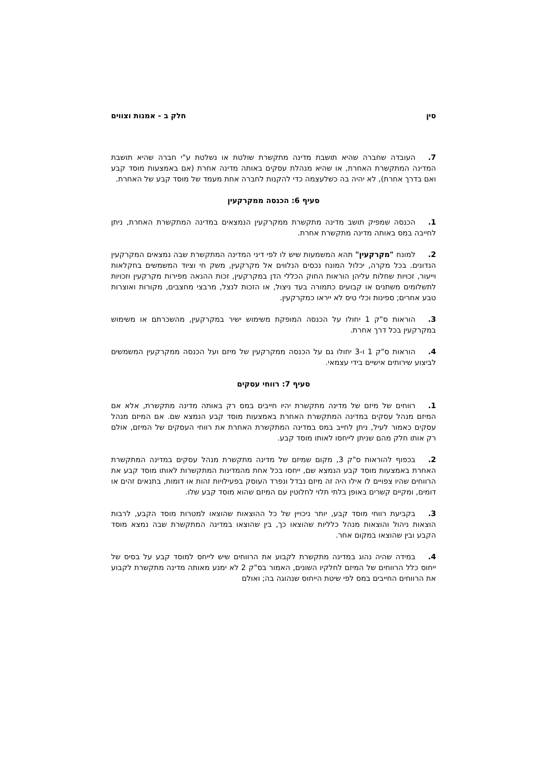סין חלק ב - אמנות וצווים
7. העובדה שחברה שהיא תושבת מדינה מתקשרת שולטת או נשלטת ע"י חברה שהיא תושבת המדינה המתקשרת האחרת, או שהיא מנהלת עסקים באותה מדינה אחרת (אם באמצעות מוסד קבע ואם בדרך אחרת), לא יהיה בה כשלעצמה כדי להקנות לחברה אחת מעמד של מוסד קבע של האחרת.
סעיף 6: הכנסה ממקרקעין
1. הכנסה שמפיק תושב מדינה מתקשרת ממקרקעין הנמצאים במדינה המתקשרת האחרת, ניתן לחייבה במס באותה מדינה מתקשרת אחרת.
2. למונח "מקרקעין" תהא המשמעות שיש לו לפי דיני המדינה המתקשרת שבה נמצאים המקרקעין הנדונים. בכל מקרה, יכלול המונח נכסים הנלווים אל מקרקעין, משק חי וציוד המשמשים בחקלאות וייעור, זכויות שחלות עליהן הוראות החוק הכללי הדן במקרקעין, זכות ההנאה מפירות מקרקעין וזכויות לתשלומים משתנים או קבועים כתמורה בעד ניצול, או הזכות לנצל, מרבצי מחצבים, מקורות ואוצרות טבע אחרים; ספינות וכלי טיס לא ייראו כמקרקעין.
3. הוראות ס"ק 1 יחולו על הכנסה המופקת משימוש ישיר במקרקעין, מהשכרתם או משימוש במקרקעין בכל דרך אחרת.
4. הוראות ס"ק 1 ו-3 יחולו גם על הכנסה ממקרקעין של מיזם ועל הכנסה ממקרקעין המשמשים לביצוע שירותים אישיים בידי עצמאי.
סעיף 7: רווחי עסקים
1. רווחים של מיזם של מדינה מתקשרת יהיו חייבים במס רק באותה מדינה מתקשרת, אלא אם המיזם מנהל עסקים במדינה המתקשרת האחרת באמצעות מוסד קבע הנמצא שם. אם המיזם מנהל עסקים כאמור לעיל, ניתן לחייב במס במדינה המתקשרת האחרת את רווחי העסקים של המיזם, אולם רק אותו חלק מהם שניתן לייחסו לאותו מוסד קבע.
2. בכפוף להוראות ס"ק 3, מקום שמיזם של מדינה מתקשרת מנהל עסקים במדינה המתקשרת האחרת באמצעות מוסד קבע הנמצא שם, ייחסו בכל אחת מהמדינות המתקשרות לאותו מוסד קבע את הרווחים שהיו צפויים לו אילו היה זה מיזם נבדל ונפרד העוסק בפעילויות זהות או דומות, בתנאים זהים או דומים, ומקיים קשרים באופן בלתי תלוי לחלוטין עם המיזם שהוא מוסד קבע שלו.
3. בקביעת רווחי מוסד קבע, יותר ניכויין של כל ההוצאות שהוצאו למטרות מוסד הקבע, לרבות הוצאות ניהול והוצאות מנהל כלליות שהוצאו כך, בין שהוצאו במדינה המתקשרת שבה נמצא מוסד הקבע ובין שהוצאו במקום אחר.
4. במידה שהיה נהוג במדינה מתקשרת לקבוע את הרווחים שיש לייחס למוסד קבע על בסיס של ייחוס כלל הרווחים של המיזם לחלקיו השונים, האמור בס"ק 2 לא ימנע מאותה מדינה מתקשרת לקבוע את הרווחים החייבים במס לפי שיטת הייחוס שנהוגה בה; ואולם